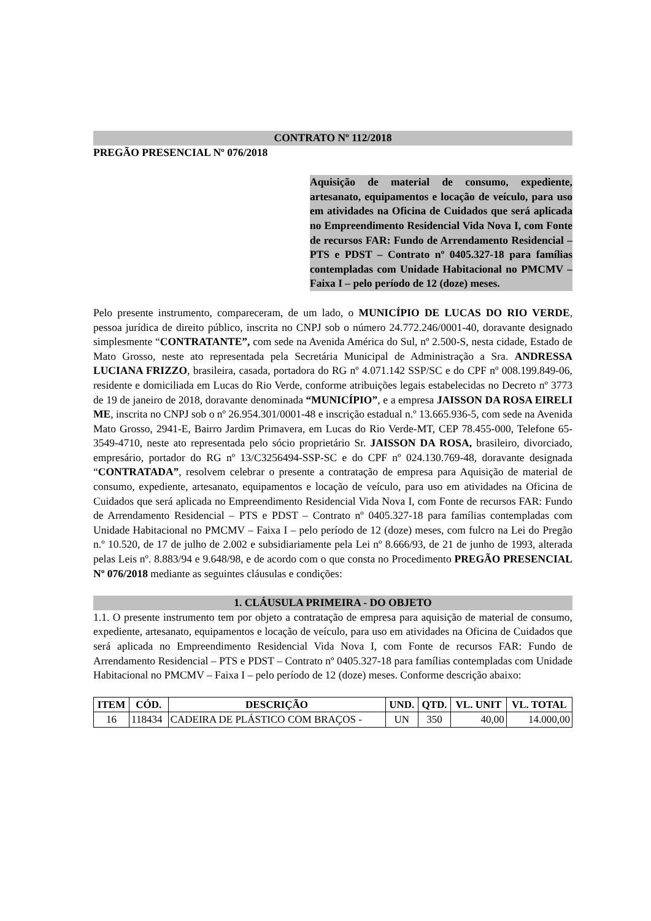CONTRATO Nº 112/2018
PREGÃO PRESENCIAL Nº 076/2018
Aquisição de material de consumo, expediente, artesanato, equipamentos e locação de veículo, para uso em atividades na Oficina de Cuidados que será aplicada no Empreendimento Residencial Vida Nova I, com Fonte de recursos FAR: Fundo de Arrendamento Residencial – PTS e PDST – Contrato nº 0405.327-18 para famílias contempladas com Unidade Habitacional no PMCMV – Faixa I – pelo período de 12 (doze) meses.
Pelo presente instrumento, compareceram, de um lado, o MUNICÍPIO DE LUCAS DO RIO VERDE, pessoa jurídica de direito público, inscrita no CNPJ sob o número 24.772.246/0001-40, doravante designado simplesmente “CONTRATANTE”, com sede na Avenida América do Sul, nº 2.500-S, nesta cidade, Estado de Mato Grosso, neste ato representada pela Secretária Municipal de Administração a Sra. ANDRESSA LUCIANA FRIZZO, brasileira, casada, portadora do RG nº 4.071.142 SSP/SC e do CPF nº 008.199.849-06, residente e domiciliada em Lucas do Rio Verde, conforme atribuições legais estabelecidas no Decreto nº 3773 de 19 de janeiro de 2018, doravante denominada “MUNICÍPIO”, e a empresa JAISSON DA ROSA EIRELI ME, inscrita no CNPJ sob o nº 26.954.301/0001-48 e inscrição estadual n.º 13.665.936-5, com sede na Avenida Mato Grosso, 2941-E, Bairro Jardim Primavera, em Lucas do Rio Verde-MT, CEP 78.455-000, Telefone 65-3549-4710, neste ato representada pelo sócio proprietário Sr. JAISSON DA ROSA, brasileiro, divorciado, empresário, portador do RG nº 13/C3256494-SSP-SC e do CPF nº 024.130.769-48, doravante designada “CONTRATADA”, resolvem celebrar o presente a contratação de empresa para Aquisição de material de consumo, expediente, artesanato, equipamentos e locação de veículo, para uso em atividades na Oficina de Cuidados que será aplicada no Empreendimento Residencial Vida Nova I, com Fonte de recursos FAR: Fundo de Arrendamento Residencial – PTS e PDST – Contrato nº 0405.327-18 para famílias contempladas com Unidade Habitacional no PMCMV – Faixa I – pelo período de 12 (doze) meses, com fulcro na Lei do Pregão n.º 10.520, de 17 de julho de 2.002 e subsidiariamente pela Lei nº 8.666/93, de 21 de junho de 1993, alterada pelas Leis nº. 8.883/94 e 9.648/98, e de acordo com o que consta no Procedimento PREGÃO PRESENCIAL Nº 076/2018 mediante as seguintes cláusulas e condições:
1. CLÁUSULA PRIMEIRA - DO OBJETO
1.1. O presente instrumento tem por objeto a contratação de empresa para aquisição de material de consumo, expediente, artesanato, equipamentos e locação de veículo, para uso em atividades na Oficina de Cuidados que será aplicada no Empreendimento Residencial Vida Nova I, com Fonte de recursos FAR: Fundo de Arrendamento Residencial – PTS e PDST – Contrato nº 0405.327-18 para famílias contempladas com Unidade Habitacional no PMCMV – Faixa I – pelo período de 12 (doze) meses. Conforme descrição abaixo:
| ITEM | CÓD. | DESCRIÇÃO | UND. | QTD. | VL. UNIT | VL. TOTAL |
| --- | --- | --- | --- | --- | --- | --- |
| 16 | 118434 | CADEIRA DE PLÁSTICO COM BRAÇOS - | UN | 350 | 40,00 | 14.000,00 |